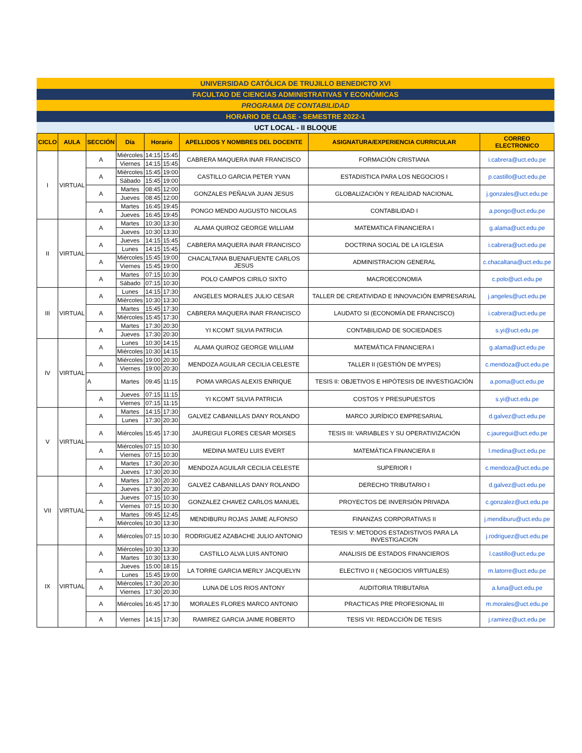UNIVERSIDAD CATÓLICA DE TRUJILLO BENEDICTO XVI
FACULTAD DE CIENCIAS ADMINISTRATIVAS Y ECONÓMICAS
PROGRAMA DE CONTABILIDAD
HORARIO DE CLASE - SEMESTRE 2022-1
UCT LOCAL - II BLOQUE
| CICLO | AULA | SECCIÓN | Día | Horario | | APELLIDOS Y NOMBRES DEL DOCENTE | ASIGNATURA/EXPERIENCIA CURRICULAR | CORREO ELECTRONICO |
| --- | --- | --- | --- | --- | --- | --- | --- | --- |
| I | VIRTUAL | A | Miércoles | 14:15 | 15:45 | CABRERA MAQUERA INAR FRANCISCO | FORMACIÓN CRISTIANA | i.cabrera@uct.edu.pe |
| | | | Viernes | 14:15 | 15:45 | | | |
| | | A | Miércoles | 15:45 | 19:00 | CASTILLO GARCIA PETER YVAN | ESTADISTICA PARA LOS NEGOCIOS I | p.castillo@uct.edu.pe |
| | | | Sábado | 15:45 | 19:00 | | | |
| | | A | Martes | 08:45 | 12:00 | GONZALES PEÑALVA JUAN JESUS | GLOBALIZACIÓN Y REALIDAD NACIONAL | j.gonzales@uct.edu.pe |
| | | | Jueves | 08:45 | 12:00 | | | |
| | | A | Martes | 16:45 | 19:45 | PONGO MENDO AUGUSTO NICOLAS | CONTABILIDAD I | a.pongo@uct.edu.pe |
| | | | Jueves | 16:45 | 19:45 | | | |
| II | VIRTUAL | A | Martes | 10:30 | 13:30 | ALAMA QUIROZ GEORGE WILLIAM | MATEMATICA FINANCIERA I | g.alama@uct.edu.pe |
| | | | Jueves | 10:30 | 13:30 | | | |
| | | A | Jueves | 14:15 | 15:45 | CABRERA MAQUERA INAR FRANCISCO | DOCTRINA SOCIAL DE LA IGLESIA | i.cabrera@uct.edu.pe |
| | | | Lunes | 14:15 | 15:45 | | | |
| | | A | Miércoles | 15:45 | 19:00 | CHACALTANA BUENAFUENTE CARLOS JESUS | ADMINISTRACION GENERAL | c.chacaltana@uct.edu.pe |
| | | | Viernes | 15:45 | 19:00 | | | |
| | | A | Martes | 07:15 | 10:30 | POLO CAMPOS CIRILO SIXTO | MACROECONOMIA | c.polo@uct.edu.pe |
| | | | Sábado | 07:15 | 10:30 | | | |
| III | VIRTUAL | A | Lunes | 14:15 | 17:30 | ANGELES MORALES JULIO CESAR | TALLER DE CREATIVIDAD E INNOVACIÓN EMPRESARIAL | j.angeles@uct.edu.pe |
| | | | Miércoles | 10:30 | 13:30 | | | |
| | | A | Martes | 15:45 | 17:30 | CABRERA MAQUERA INAR FRANCISCO | LAUDATO SI (ECONOMÍA DE FRANCISCO) | i.cabrera@uct.edu.pe |
| | | | Miércoles | 15:45 | 17:30 | | | |
| | | A | Martes | 17:30 | 20:30 | YI KCOMT SILVIA PATRICIA | CONTABILIDAD DE SOCIEDADES | s.yi@uct.edu.pe |
| | | | Jueves | 17:30 | 20:30 | | | |
| IV | VIRTUAL | A | Lunes | 10:30 | 14:15 | ALAMA QUIROZ GEORGE WILLIAM | MATEMÁTICA FINANCIERA I | g.alama@uct.edu.pe |
| | | | Miércoles | 10:30 | 14:15 | | | |
| | | A | Miércoles | 19:00 | 20:30 | MENDOZA AGUILAR CECILIA CELESTE | TALLER II (GESTIÓN DE MYPES) | c.mendoza@uct.edu.pe |
| | | | Viernes | 19:00 | 20:30 | | | |
| | | A | Martes | 09:45 | 11:15 | POMA VARGAS ALEXIS ENRIQUE | TESIS II: OBJETIVOS E HIPÓTESIS DE INVESTIGACIÓN | a.poma@uct.edu.pe |
| | | A | Jueves | 07:15 | 11:15 | YI KCOMT SILVIA PATRICIA | COSTOS Y PRESUPUESTOS | s.yi@uct.edu.pe |
| | | | Viernes | 07:15 | 11:15 | | | |
| V | VIRTUAL | A | Martes | 14:15 | 17:30 | GALVEZ CABANILLAS DANY ROLANDO | MARCO JURÍDICO EMPRESARIAL | d.galvez@uct.edu.pe |
| | | | Lunes | 17:30 | 20:30 | | | |
| | | A | Miércoles | 15:45 | 17:30 | JAUREGUI FLORES CESAR MOISES | TESIS III: VARIABLES Y SU OPERATIVIZACIÓN | c.jauregui@uct.edu.pe |
| | | A | Miércoles | 07:15 | 10:30 | MEDINA MATEU LUIS EVERT | MATEMÁTICA FINANCIERA II | l.medina@uct.edu.pe |
| | | | Viernes | 07:15 | 10:30 | | | |
| | | A | Martes | 17:30 | 20:30 | MENDOZA AGUILAR CECILIA CELESTE | SUPERIOR I | c.mendoza@uct.edu.pe |
| | | | Jueves | 17:30 | 20:30 | | | |
| VII | VIRTUAL | A | Martes | 17:30 | 20:30 | GALVEZ CABANILLAS DANY ROLANDO | DERECHO TRIBUTARIO I | d.galvez@uct.edu.pe |
| | | | Jueves | 17:30 | 20:30 | | | |
| | | A | Jueves | 07:15 | 10:30 | GONZALEZ CHAVEZ CARLOS MANUEL | PROYECTOS DE INVERSIÓN PRIVADA | c.gonzalez@uct.edu.pe |
| | | | Viernes | 07:15 | 10:30 | | | |
| | | A | Martes | 09:45 | 12:45 | MENDIBURU ROJAS JAIME ALFONSO | FINANZAS CORPORATIVAS II | j.mendiburu@uct.edu.pe |
| | | | Miércoles | 10:30 | 13:30 | | | |
| | | A | Miércoles | 07:15 | 10:30 | RODRIGUEZ AZABACHE JULIO ANTONIO | TESIS V: METODOS ESTADISTIVOS PARA LA INVESTIGACION | j.rodriguez@uct.edu.pe |
| IX | VIRTUAL | A | Miércoles | 10:30 | 13:30 | CASTILLO ALVA LUIS ANTONIO | ANALISIS DE ESTADOS FINANCIEROS | l.castillo@uct.edu.pe |
| | | | Martes | 10:30 | 13:30 | | | |
| | | A | Jueves | 15:00 | 18:15 | LA TORRE GARCIA MERLY JACQUELYN | ELECTIVO II ( NEGOCIOS VIRTUALES) | m.latorre@uct.edu.pe |
| | | | Lunes | 15:45 | 19:00 | | | |
| | | A | Miércoles | 17:30 | 20:30 | LUNA DE LOS RIOS ANTONY | AUDITORIA TRIBUTARIA | a.luna@uct.edu.pe |
| | | | Viernes | 17:30 | 20:30 | | | |
| | | A | Miércoles | 16:45 | 17:30 | MORALES FLORES MARCO ANTONIO | PRACTICAS PRE PROFESIONAL III | m.morales@uct.edu.pe |
| | | A | Viernes | 14:15 | 17:30 | RAMIREZ GARCIA JAIME ROBERTO | TESIS VII: REDACCIÓN DE TESIS | j.ramirez@uct.edu.pe |